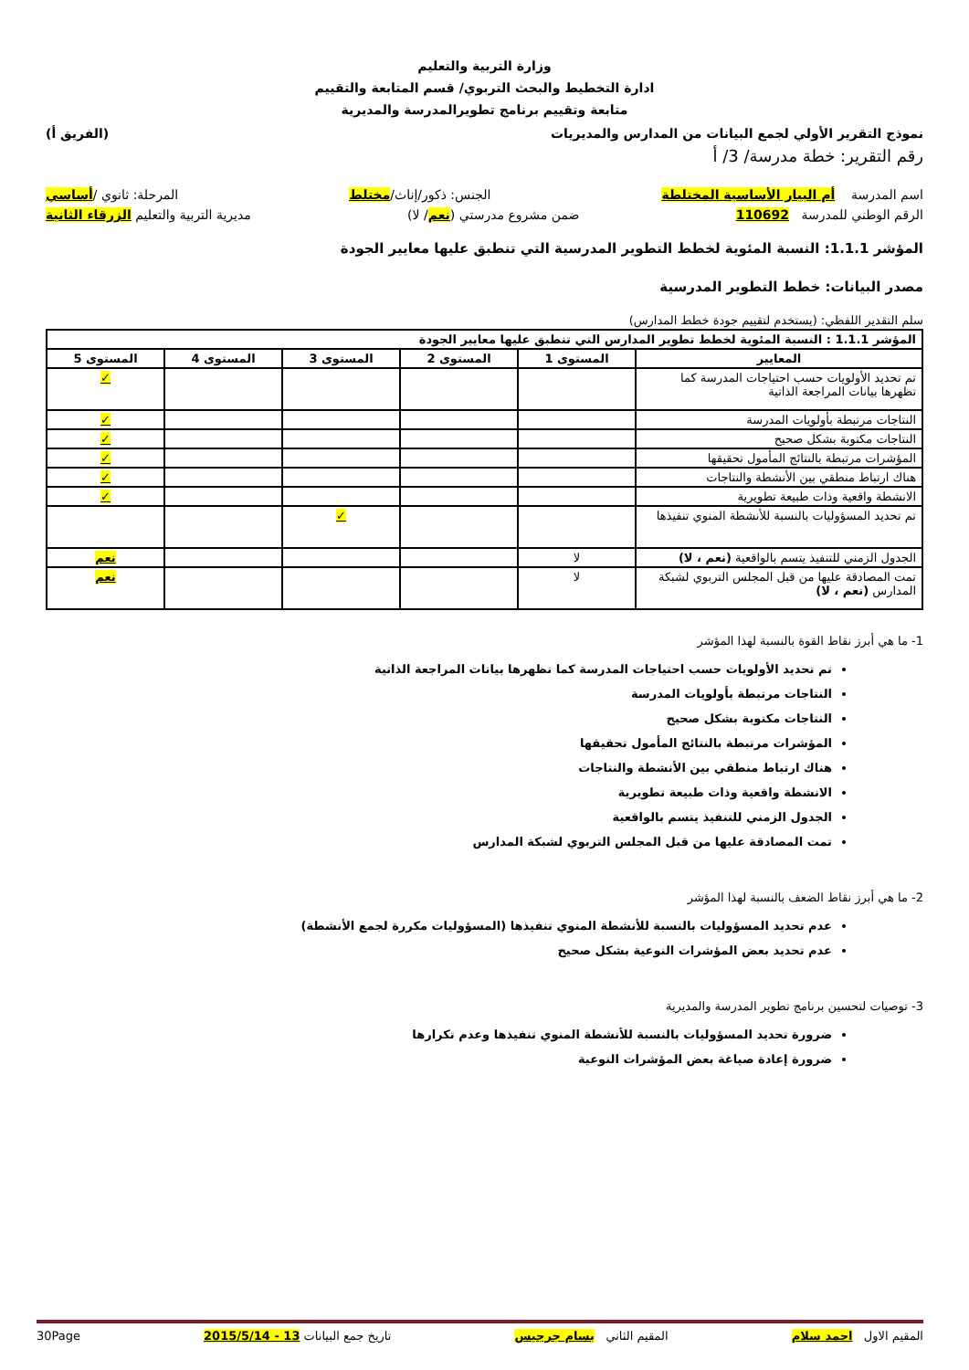وزارة التربية والتعليم
ادارة التخطيط والبحث التربوي/ قسم المتابعة والتقييم
متابعة وتقييم برنامج تطويرالمدرسة والمديرية
نموذج التقرير الأولي لجمع البيانات من المدارس والمديريات (الفريق أ)
رقم التقرير: خطة مدرسة/ 3/ أ
اسم المدرسة أم البيار الأساسية المختلطة الجنس: ذكور/إناث/مختلط المرحلة: ثانوي /أساسي
الرقم الوطني للمدرسة 110692 ضمن مشروع مدرستي (نعم/ لا) مديرية التربية والتعليم الزرقاء الثانية
المؤشر 1.1.1: النسبة المئوية لخطط التطوير المدرسية التي تنطبق عليها معايير الجودة
مصدر البيانات: خطط التطوير المدرسية
سلم التقدير اللفظي: (يستخدم لتقييم جودة خطط المدارس)
| المؤشر 1.1.1 : النسبة المئوية لخطط تطوير المدارس التي تنطبق عليها معايير الجودة | | | | | |
| --- | --- | --- | --- | --- | --- |
| المعايير | المستوى 1 | المستوى 2 | المستوى 3 | المستوى 4 | المستوى 5 |
| تم تحديد الأولويات حسب احتياجات المدرسة كما تظهرها بيانات المراجعة الذاتية | | | | | ✓ |
| النتاجات مرتبطة بأولويات المدرسة | | | | | ✓ |
| النتاجات مكتوبة بشكل صحيح | | | | | ✓ |
| المؤشرات مرتبطة بالنتائج المأمول تحقيقها | | | | | ✓ |
| هناك ارتباط منطقي بين الأنشطة والنتاجات | | | | | ✓ |
| الانشطة واقعية وذات طبيعة تطويرية | | | | | ✓ |
| تم تحديد المسؤوليات بالنسبة للأنشطة المنوي تنفيذها | | | ✓ | | |
| الجدول الزمني للتنفيذ يتسم بالواقعية (نعم ، لا) | لا | | | | نعم |
| تمت المصادقة عليها من قبل المجلس التربوي لشبكة المدارس (نعم ، لا) | لا | | | | نعم |
1- ما هي أبرز نقاط القوة بالنسبة لهذا المؤشر
تم تحديد الأولويات حسب احتياجات المدرسة كما تظهرها بيانات المراجعة الذاتية
النتاجات مرتبطة بأولويات المدرسة
النتاجات مكتوبة بشكل صحيح
المؤشرات مرتبطة بالنتائج المأمول تحقيقها
هناك ارتباط منطقي بين الأنشطة والنتاجات
الانشطة واقعية وذات طبيعة تطويرية
الجدول الزمني للتنفيذ يتسم بالواقعية
تمت المصادقة عليها من قبل المجلس التربوي لشبكة المدارس
2- ما هي أبرز نقاط الضعف بالنسبة لهذا المؤشر
عدم تحديد المسؤوليات بالنسبة للأنشطة المنوي تنفيذها (المسؤوليات مكررة لجمع الأنشطة)
عدم تحديد بعض المؤشرات النوعية بشكل صحيح
3- توصيات لتحسين برنامج تطوير المدرسة والمديرية
ضرورة تحديد المسؤوليات بالنسبة للأنشطة المنوي تنفيذها وعدم تكرارها
ضرورة إعادة صياغة بعض المؤشرات النوعية
المقيم الاول احمد سلام المقيم الثاني بسام جرجيس تاريخ جمع البيانات 13 - 2015/5/14 30Page